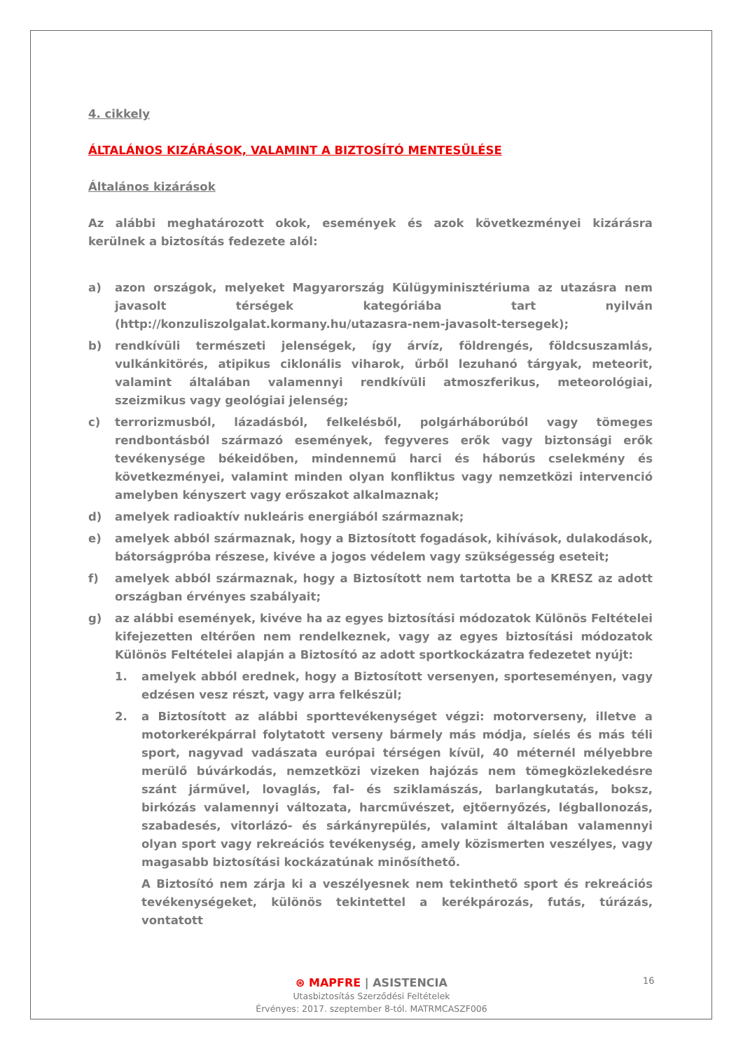4. cikkely
ÁLTALÁNOS KIZÁRÁSOK, VALAMINT A BIZTOSÍTÓ MENTESÜLÉSE
Általános kizárások
Az alábbi meghatározott okok, események és azok következményei kizárásra kerülnek a biztosítás fedezete alól:
a) azon országok, melyeket Magyarország Külügyminisztériuma az utazásra nem javasolt térségek kategóriába tart nyilván (http://konzuliszolgalat.kormany.hu/utazasra-nem-javasolt-tersegek);
b) rendkívüli természeti jelenségek, így árvíz, földrengés, földcsuszamlás, vulkánkitörés, atipikus ciklonális viharok, űrből lezuhanó tárgyak, meteorit, valamint általában valamennyi rendkívüli atmoszferikus, meteorológiai, szeizmikus vagy geológiai jelenség;
c) terrorizmusból, lázadásból, felkelésből, polgárháborúból vagy tömeges rendbontásból származó események, fegyveres erők vagy biztonsági erők tevékenysége békeidőben, mindennemű harci és háborús cselekmény és következményei, valamint minden olyan konfliktus vagy nemzetközi intervenció amelyben kényszert vagy erőszakot alkalmaznak;
d) amelyek radioaktív nukleáris energiából származnak;
e) amelyek abból származnak, hogy a Biztosított fogadások, kihívások, dulakodások, bátorságpróba részese, kivéve a jogos védelem vagy szükségesség eseteit;
f) amelyek abból származnak, hogy a Biztosított nem tartotta be a KRESZ az adott országban érvényes szabályait;
g) az alábbi események, kivéve ha az egyes biztosítási módozatok Különös Feltételei kifejezetten eltérően nem rendelkeznek, vagy az egyes biztosítási módozatok Különös Feltételei alapján a Biztosító az adott sportkockázatra fedezetet nyújt:
1. amelyek abból erednek, hogy a Biztosított versenyen, sporteseményen, vagy edzésen vesz részt, vagy arra felkészül;
2. a Biztosított az alábbi sporttevékenységet végzi: motorverseny, illetve a motorkerékpárral folytatott verseny bármely más módja, síelés és más téli sport, nagyvad vadászata európai térségen kívül, 40 méternél mélyebbre merülő búvárkodás, nemzetközi vizeken hajózás nem tömegközlekedésre szánt járművel, lovaglás, fal- és sziklamászás, barlangkutatás, boksz, birkózás valamennyi változata, harcművészet, ejtőernyőzés, légballonozás, szabadesés, vitorlázó- és sárkányrepülés, valamint általában valamennyi olyan sport vagy rekreációs tevékenység, amely közismerten veszélyes, vagy magasabb biztosítási kockázatúnak minősíthető.
A Biztosító nem zárja ki a veszélyesnek nem tekinthető sport és rekreációs tevékenységeket, különös tekintettel a kerékpározás, futás, túrázás, vontatott
⊛ MAPFRE | ASISTENCIA
Utasbiztosítás Szerződési Feltételek
Érvényes: 2017. szeptember 8-tól. MATRMCASZF006
16